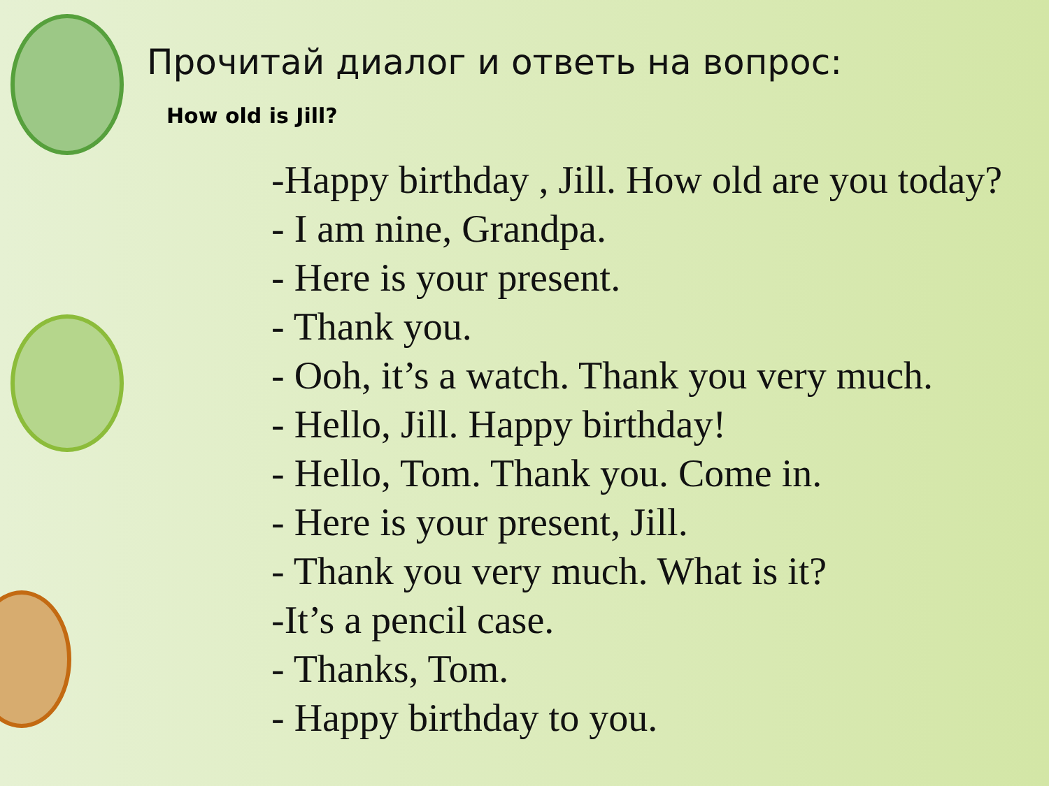Прочитай диалог и ответь на вопрос:
How old is Jill?
-Happy birthday , Jill. How old are you today?
- I am nine, Grandpa.
- Here is your present.
- Thank you.
- Ooh, it’s a watch. Thank you very much.
- Hello, Jill. Happy birthday!
- Hello, Tom. Thank you. Come in.
- Here is your present, Jill.
- Thank you very much. What is it?
-It’s a pencil case.
- Thanks, Tom.
- Happy birthday to you.